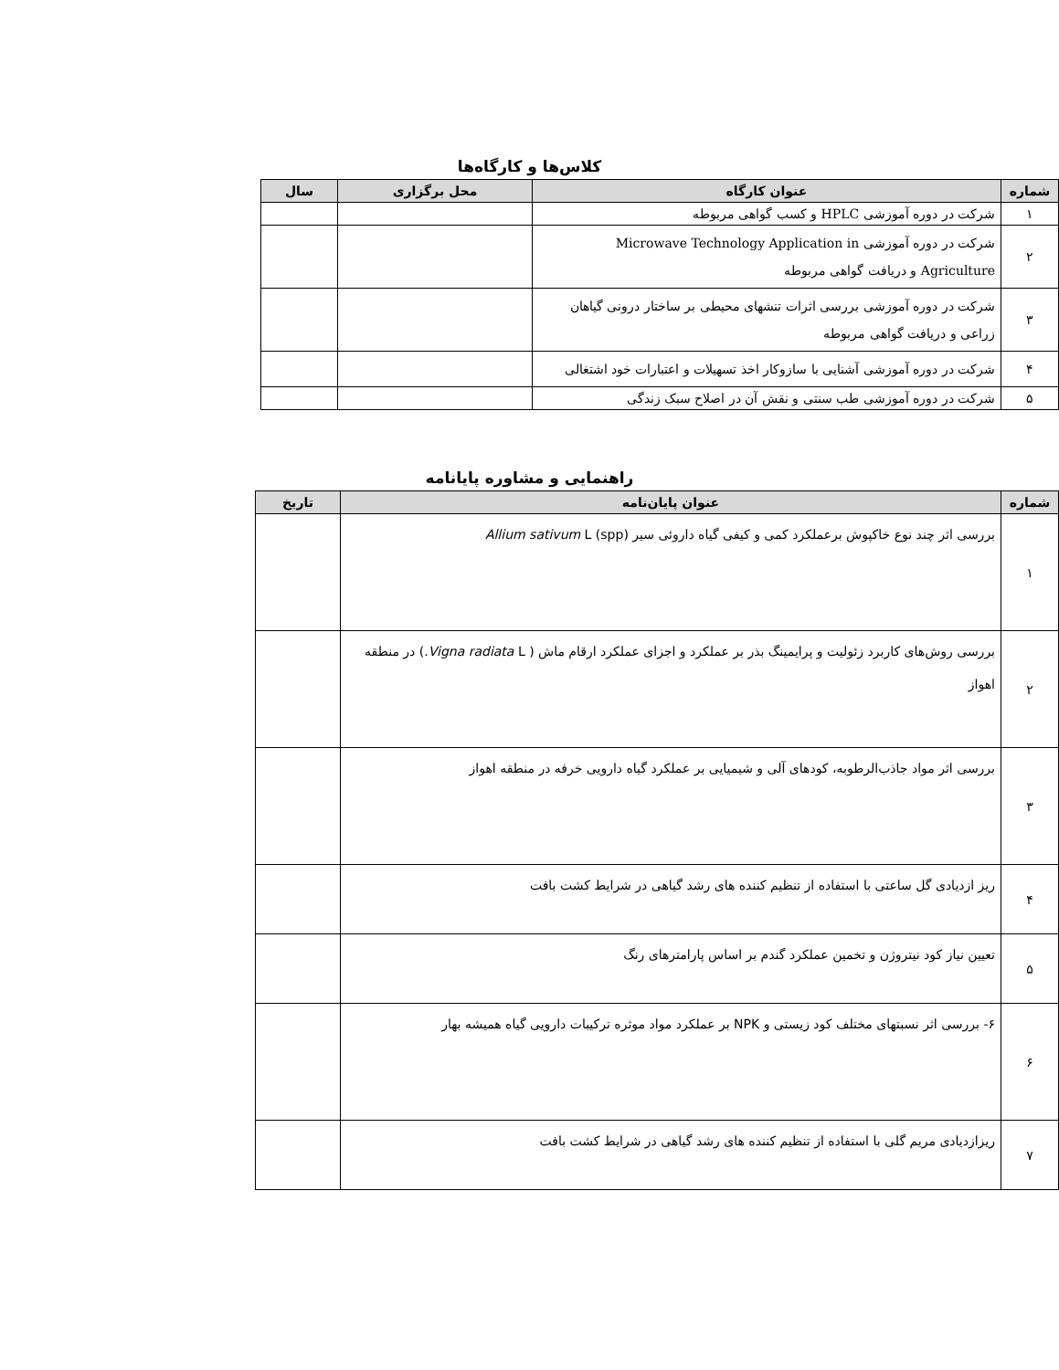کلاس‌ها و کارگاه‌ها
| شماره | عنوان کارگاه | محل برگزاری | سال |
| --- | --- | --- | --- |
| ۱ | شرکت در دوره آموزشی HPLC و کسب گواهی مربوطه | | |
| ۲ | شرکت در دوره آموزشی Microwave Technology Application in Agriculture و دریافت گواهی مربوطه | | |
| ۳ | شرکت در دوره آموزشی بررسی اثرات تنشهای محیطی بر ساختار درونی گیاهان زراعی و دریافت گواهی مربوطه | | |
| ۴ | شرکت در دوره آموزشی آشنایی با سازوکار اخذ تسهیلات و اعتبارات خود اشتغالی | | |
| ۵ | شرکت در دوره آموزشی طب سنتی و نقش آن در اصلاح سبک زندگی | | |
راهنمایی و مشاوره پایانامه
| شماره | عنوان پایان‌نامه | تاریخ |
| --- | --- | --- |
| ۱ | بررسی اثر چند نوع خاکپوش برعملکرد کمی و کیفی گیاه داروئی سیر Allium sativum L (spp) | |
| ۲ | بررسی روش‌های کاربرد زئولیت و پرایمینگ بذر بر عملکرد و اجزای عملکرد ارقام ماش ( Vigna radiata L.) در منطقه اهواز | |
| ۳ | بررسی اثر مواد جاذب‌الرطوبه، کودهای آلی و شیمیایی بر عملکرد گیاه دارویی خرفه در منطقه اهواز | |
| ۴ | ریز ازدیادی گل ساعتی با استفاده از تنظیم کننده های رشد گیاهی در شرایط کشت بافت | |
| ۵ | تعیین نیاز کود نیتروژن و تخمین عملکرد گندم بر اساس پارامترهای رنگ | |
| ۶ | ۶- بررسی اثر نسبتهای مختلف کود زیستی و NPK بر عملکرد مواد موثره ترکیبات دارویی گیاه همیشه بهار | |
| ۷ | ریزازدیادی مریم گلی با استفاده از تنظیم کننده های رشد گیاهی در شرایط کشت بافت | |